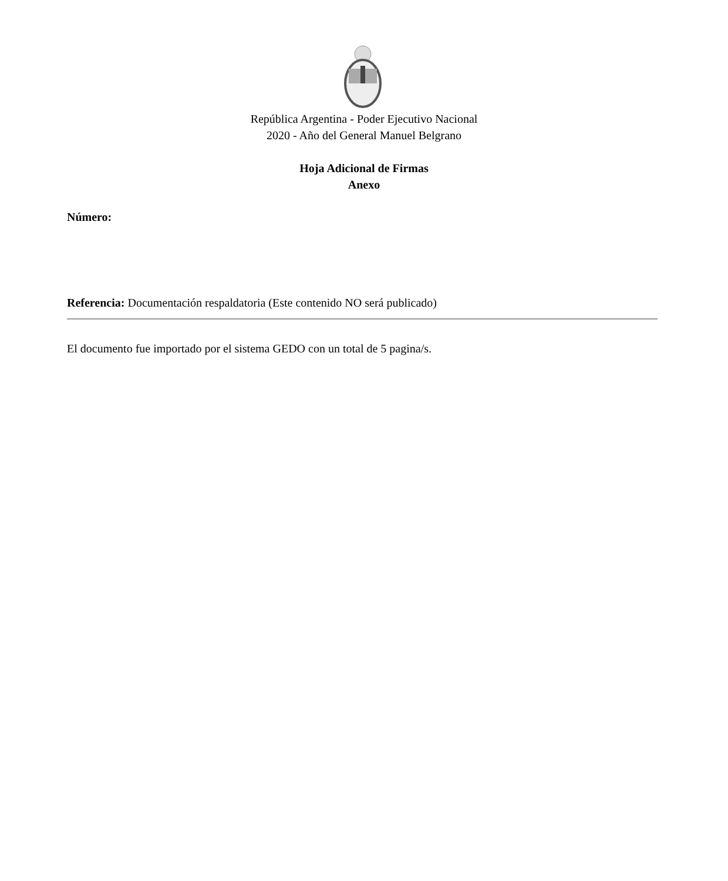República Argentina - Poder Ejecutivo Nacional
2020 - Año del General Manuel Belgrano
Hoja Adicional de Firmas
Anexo
Número:
Referencia: Documentación respaldatoria (Este contenido NO será publicado)
El documento fue importado por el sistema GEDO con un total de 5 pagina/s.